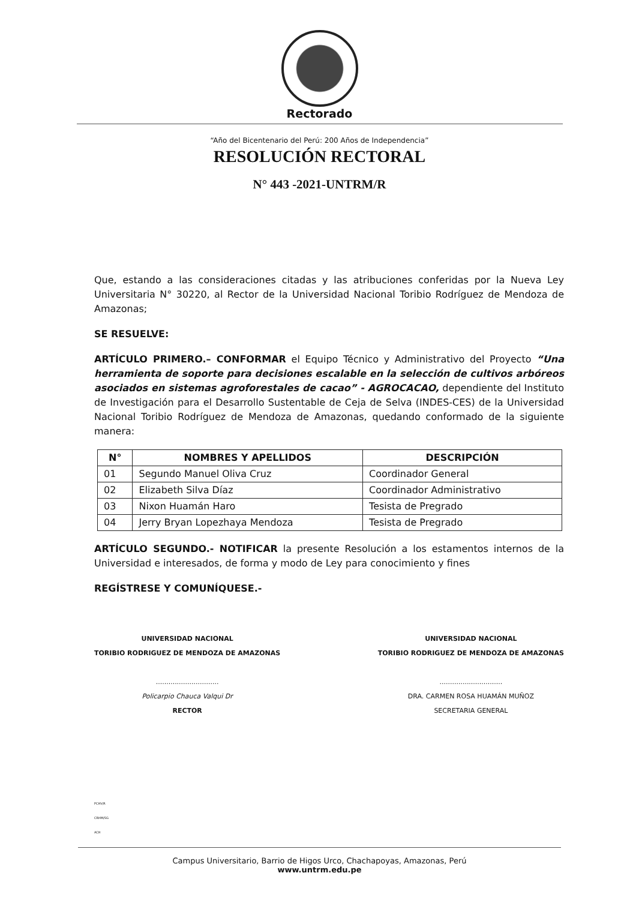Rectorado
“Año del Bicentenario del Perú: 200 Años de Independencia”
RESOLUCIÓN RECTORAL
N° 443 -2021-UNTRM/R
Que, estando a las consideraciones citadas y las atribuciones conferidas por la Nueva Ley Universitaria N° 30220, al Rector de la Universidad Nacional Toribio Rodríguez de Mendoza de Amazonas;
SE RESUELVE:
ARTÍCULO PRIMERO.– CONFORMAR el Equipo Técnico y Administrativo del Proyecto “Una herramienta de soporte para decisiones escalable en la selección de cultivos arbóreos asociados en sistemas agroforestales de cacao” - AGROCACAO, dependiente del Instituto de Investigación para el Desarrollo Sustentable de Ceja de Selva (INDES-CES) de la Universidad Nacional Toribio Rodríguez de Mendoza de Amazonas, quedando conformado de la siguiente manera:
| N° | NOMBRES Y APELLIDOS | DESCRIPCIÓN |
| --- | --- | --- |
| 01 | Segundo Manuel Oliva Cruz | Coordinador General |
| 02 | Elizabeth Silva Díaz | Coordinador Administrativo |
| 03 | Nixon Huamán Haro | Tesista de Pregrado |
| 04 | Jerry Bryan Lopezhaya Mendoza | Tesista de Pregrado |
ARTÍCULO SEGUNDO.- NOTIFICAR la presente Resolución a los estamentos internos de la Universidad e interesados, de forma y modo de Ley para conocimiento y fines
REGÍSTRESE Y COMUNÍQUESE.-
UNIVERSIDAD NACIONAL
TORIBIO RODRIGUEZ DE MENDOZA DE AMAZONAS
..............................
Policarpio Chauca Valqui Dr
RECTOR
UNIVERSIDAD NACIONAL
TORIBIO RODRIGUEZ DE MENDOZA DE AMAZONAS
..............................
DRA. CARMEN ROSA HUAMÁN MUÑOZ
SECRETARIA GENERAL
PCHV/R
CRHM/SG
ACH
Campus Universitario, Barrio de Higos Urco, Chachapoyas, Amazonas, Perú
www.untrm.edu.pe